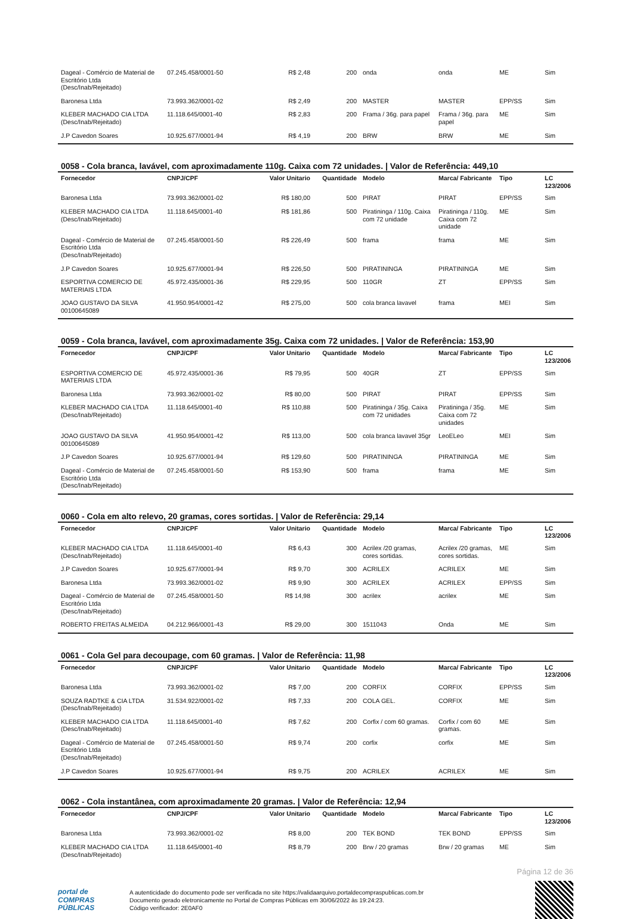| Dageal - Comércio de Material de Escritório Ltda (Desc/Inab/Rejeitado) | 07.245.458/0001-50 | R$ 2,48 | 200 | onda | onda | ME | Sim |
| Baronesa Ltda | 73.993.362/0001-02 | R$ 2,49 | 200 | MASTER | MASTER | EPP/SS | Sim |
| KLEBER MACHADO CIA LTDA (Desc/Inab/Rejeitado) | 11.118.645/0001-40 | R$ 2,83 | 200 | Frama / 36g. para papel | Frama / 36g. para papel | ME | Sim |
| J.P Cavedon Soares | 10.925.677/0001-94 | R$ 4,19 | 200 | BRW | BRW | ME | Sim |
0058 - Cola branca, lavável, com aproximadamente 110g. Caixa com 72 unidades. | Valor de Referência: 449,10
| Fornecedor | CNPJ/CPF | Valor Unitario | Quantidade | Modelo | Marca/ Fabricante | Tipo | LC 123/2006 |
| --- | --- | --- | --- | --- | --- | --- | --- |
| Baronesa Ltda | 73.993.362/0001-02 | R$ 180,00 | 500 | PIRAT | PIRAT | EPP/SS | Sim |
| KLEBER MACHADO CIA LTDA (Desc/Inab/Rejeitado) | 11.118.645/0001-40 | R$ 181,86 | 500 | Piratininga / 110g. Caixa com 72 unidade | Piratininga / 110g. Caixa com 72 unidade | ME | Sim |
| Dageal - Comércio de Material de Escritório Ltda (Desc/Inab/Rejeitado) | 07.245.458/0001-50 | R$ 226,49 | 500 | frama | frama | ME | Sim |
| J.P Cavedon Soares | 10.925.677/0001-94 | R$ 226,50 | 500 | PIRATININGA | PIRATININGA | ME | Sim |
| ESPORTIVA COMERCIO DE MATERIAIS LTDA | 45.972.435/0001-36 | R$ 229,95 | 500 | 110GR | ZT | EPP/SS | Sim |
| JOAO GUSTAVO DA SILVA 00100645089 | 41.950.954/0001-42 | R$ 275,00 | 500 | cola branca lavavel | frama | MEI | Sim |
0059 - Cola branca, lavável, com aproximadamente 35g. Caixa com 72 unidades. | Valor de Referência: 153,90
| Fornecedor | CNPJ/CPF | Valor Unitario | Quantidade | Modelo | Marca/ Fabricante | Tipo | LC 123/2006 |
| --- | --- | --- | --- | --- | --- | --- | --- |
| ESPORTIVA COMERCIO DE MATERIAIS LTDA | 45.972.435/0001-36 | R$ 79,95 | 500 | 40GR | ZT | EPP/SS | Sim |
| Baronesa Ltda | 73.993.362/0001-02 | R$ 80,00 | 500 | PIRAT | PIRAT | EPP/SS | Sim |
| KLEBER MACHADO CIA LTDA (Desc/Inab/Rejeitado) | 11.118.645/0001-40 | R$ 110,88 | 500 | Piratininga / 35g. Caixa com 72 unidades | Piratininga / 35g. Caixa com 72 unidades | ME | Sim |
| JOAO GUSTAVO DA SILVA 00100645089 | 41.950.954/0001-42 | R$ 113,00 | 500 | cola branca lavavel 35gr | LeoELeo | MEI | Sim |
| J.P Cavedon Soares | 10.925.677/0001-94 | R$ 129,60 | 500 | PIRATININGA | PIRATININGA | ME | Sim |
| Dageal - Comércio de Material de Escritório Ltda (Desc/Inab/Rejeitado) | 07.245.458/0001-50 | R$ 153,90 | 500 | frama | frama | ME | Sim |
0060 - Cola em alto relevo, 20 gramas, cores sortidas. | Valor de Referência: 29,14
| Fornecedor | CNPJ/CPF | Valor Unitario | Quantidade | Modelo | Marca/ Fabricante | Tipo | LC 123/2006 |
| --- | --- | --- | --- | --- | --- | --- | --- |
| KLEBER MACHADO CIA LTDA (Desc/Inab/Rejeitado) | 11.118.645/0001-40 | R$ 6,43 | 300 | Acrilex /20 gramas, cores sortidas. | Acrilex /20 gramas, cores sortidas. | ME | Sim |
| J.P Cavedon Soares | 10.925.677/0001-94 | R$ 9,70 | 300 | ACRILEX | ACRILEX | ME | Sim |
| Baronesa Ltda | 73.993.362/0001-02 | R$ 9,90 | 300 | ACRILEX | ACRILEX | EPP/SS | Sim |
| Dageal - Comércio de Material de Escritório Ltda (Desc/Inab/Rejeitado) | 07.245.458/0001-50 | R$ 14,98 | 300 | acrilex | acrilex | ME | Sim |
| ROBERTO FREITAS ALMEIDA | 04.212.966/0001-43 | R$ 29,00 | 300 | 1511043 | Onda | ME | Sim |
0061 - Cola Gel para decoupage, com 60 gramas. | Valor de Referência: 11,98
| Fornecedor | CNPJ/CPF | Valor Unitario | Quantidade | Modelo | Marca/ Fabricante | Tipo | LC 123/2006 |
| --- | --- | --- | --- | --- | --- | --- | --- |
| Baronesa Ltda | 73.993.362/0001-02 | R$ 7,00 | 200 | CORFIX | CORFIX | EPP/SS | Sim |
| SOUZA RADTKE & CIA LTDA (Desc/Inab/Rejeitado) | 31.534.922/0001-02 | R$ 7,33 | 200 | COLA GEL. | CORFIX | ME | Sim |
| KLEBER MACHADO CIA LTDA (Desc/Inab/Rejeitado) | 11.118.645/0001-40 | R$ 7,62 | 200 | Corfix / com 60 gramas. | Corfix / com 60 gramas. | ME | Sim |
| Dageal - Comércio de Material de Escritório Ltda (Desc/Inab/Rejeitado) | 07.245.458/0001-50 | R$ 9,74 | 200 | corfix | corfix | ME | Sim |
| J.P Cavedon Soares | 10.925.677/0001-94 | R$ 9,75 | 200 | ACRILEX | ACRILEX | ME | Sim |
0062 - Cola instantânea, com aproximadamente 20 gramas. | Valor de Referência: 12,94
| Fornecedor | CNPJ/CPF | Valor Unitario | Quantidade | Modelo | Marca/ Fabricante | Tipo | LC 123/2006 |
| --- | --- | --- | --- | --- | --- | --- | --- |
| Baronesa Ltda | 73.993.362/0001-02 | R$ 8,00 | 200 | TEK BOND | TEK BOND | EPP/SS | Sim |
| KLEBER MACHADO CIA LTDA (Desc/Inab/Rejeitado) | 11.118.645/0001-40 | R$ 8,79 | 200 | Brw / 20 gramas | Brw / 20 gramas | ME | Sim |
Página 12 de 36
portal de
COMPRAS
PÚBLICAS
A autenticidade do documento pode ser verificada no site https://validaarquivo.portaldecompraspublicas.com.br
Documento gerado eletronicamente no Portal de Compras Públicas em 30/06/2022 às 19:24:23.
Código verificador: 2E0AF0